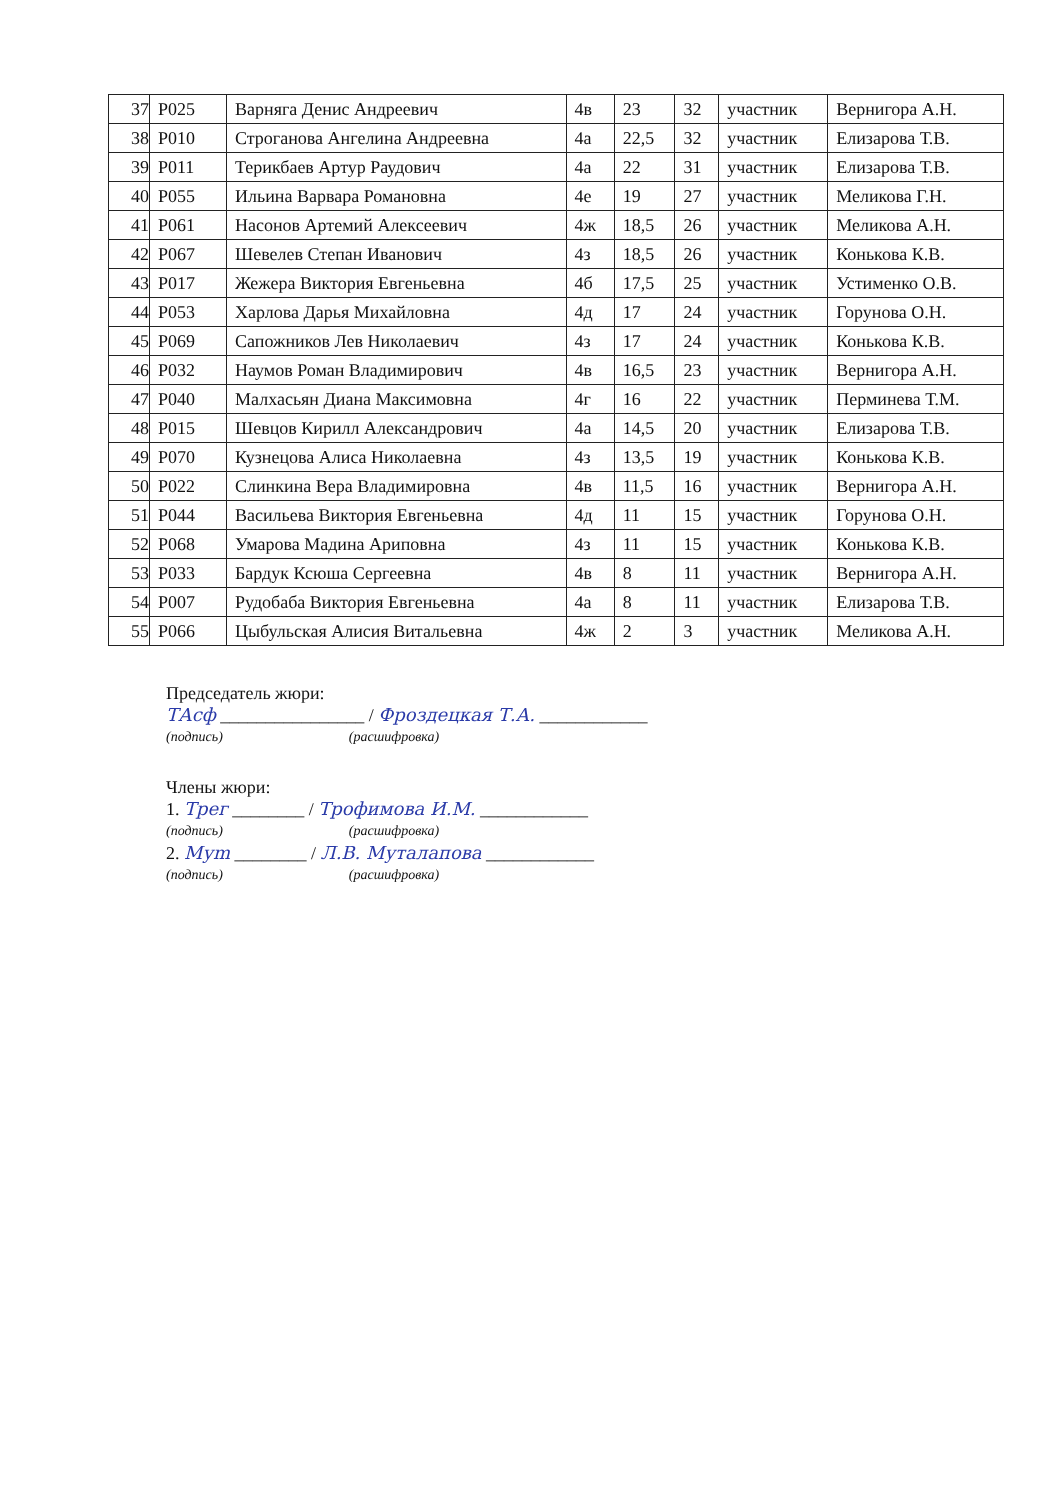| 37 | Р025 | Варняга Денис Андреевич | 4в | 23 | 32 | участник | Вернигора А.Н. |
| 38 | Р010 | Строганова Ангелина Андреевна | 4а | 22,5 | 32 | участник | Елизарова Т.В. |
| 39 | Р011 | Терикбаев Артур Раудович | 4а | 22 | 31 | участник | Елизарова Т.В. |
| 40 | Р055 | Ильина Варвара Романовна | 4е | 19 | 27 | участник | Меликова Г.Н. |
| 41 | Р061 | Насонов Артемий Алексеевич | 4ж | 18,5 | 26 | участник | Меликова А.Н. |
| 42 | Р067 | Шевелев Степан Иванович | 4з | 18,5 | 26 | участник | Конькова К.В. |
| 43 | Р017 | Жежера Виктория Евгеньевна | 4б | 17,5 | 25 | участник | Устименко О.В. |
| 44 | Р053 | Харлова Дарья Михайловна | 4д | 17 | 24 | участник | Горунова О.Н. |
| 45 | Р069 | Сапожников Лев Николаевич | 4з | 17 | 24 | участник | Конькова К.В. |
| 46 | Р032 | Наумов Роман Владимирович | 4в | 16,5 | 23 | участник | Вернигора А.Н. |
| 47 | Р040 | Малхасьян Диана Максимовна | 4г | 16 | 22 | участник | Перминева Т.М. |
| 48 | Р015 | Шевцов Кирилл Александрович | 4а | 14,5 | 20 | участник | Елизарова Т.В. |
| 49 | Р070 | Кузнецова Алиса Николаевна | 4з | 13,5 | 19 | участник | Конькова К.В. |
| 50 | Р022 | Слинкина Вера Владимировна | 4в | 11,5 | 16 | участник | Вернигора А.Н. |
| 51 | Р044 | Васильева Виктория Евгеньевна | 4д | 11 | 15 | участник | Горунова О.Н. |
| 52 | Р068 | Умарова Мадина Ариповна | 4з | 11 | 15 | участник | Конькова К.В. |
| 53 | Р033 | Бардук Ксюша Сергеевна | 4в | 8 | 11 | участник | Вернигора А.Н. |
| 54 | Р007 | Рудобаба Виктория Евгеньевна | 4а | 8 | 11 | участник | Елизарова Т.В. |
| 55 | Р066 | Цыбульская Алисия Витальевна | 4ж | 2 | 3 | участник | Меликова А.Н. |
Председатель жюри:
ТАсф ________________ / Фроздецкая Т.А. ____________
(подпись) (расшифровка)
Члены жюри:
1. Трег ________ / Трофимова И.М. ____________
(подпись) (расшифровка)
2. Муm ________ / Л.В. Муталапова ____________
(подпись) (расшифровка)